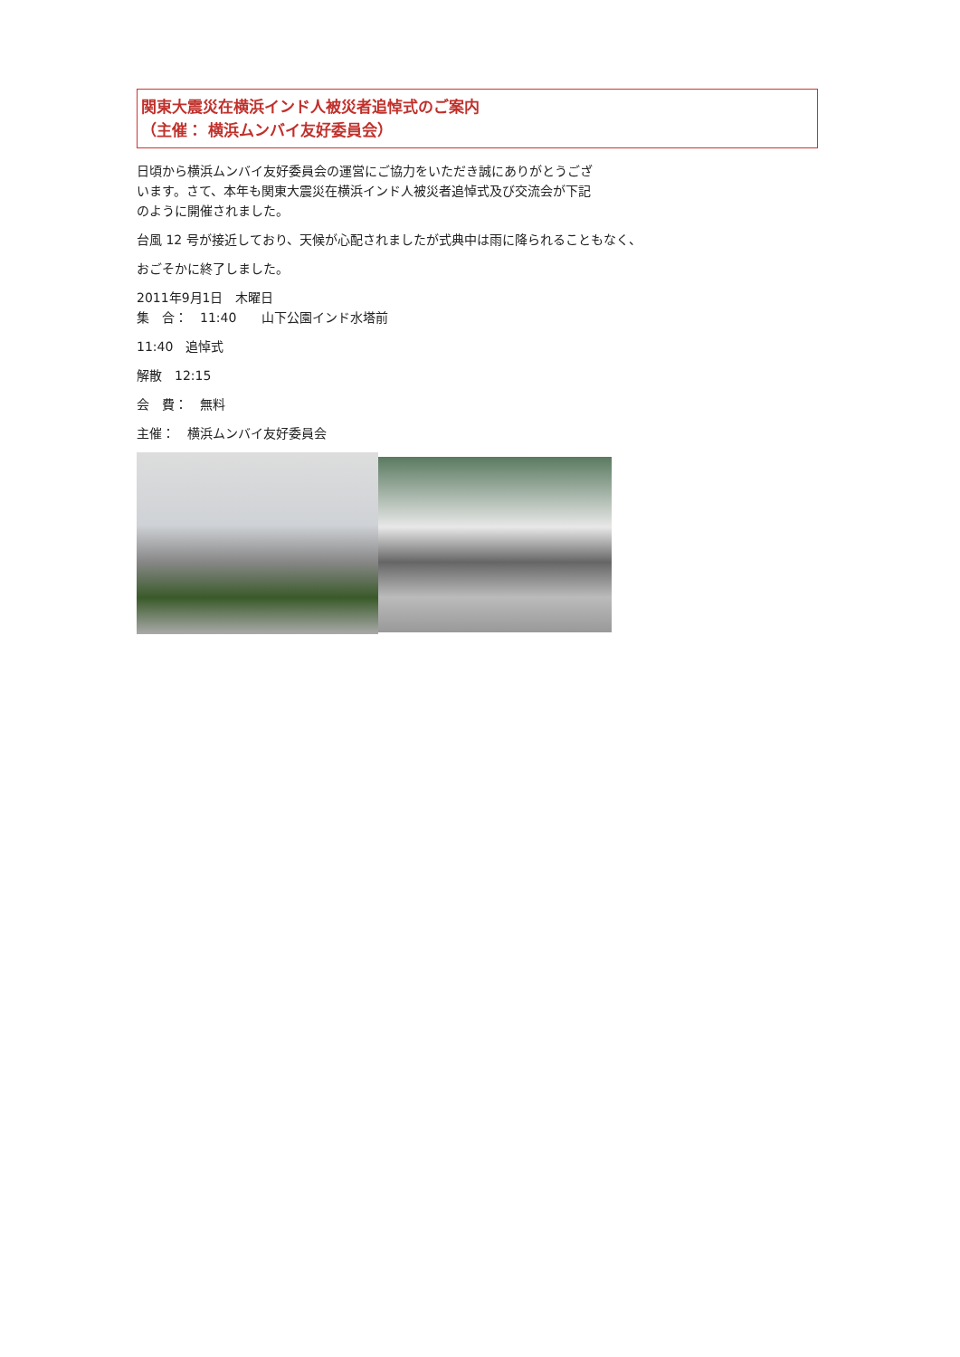関東大震災在横浜インド人被災者追悼式のご案内
（主催： 横浜ムンバイ友好委員会）
日頃から横浜ムンバイ友好委員会の運営にご協力をいただき誠にありがとうござ
います。さて、本年も関東大震災在横浜インド人被災者追悼式及び交流会が下記
のように開催されました。
台風 12 号が接近しており、天候が心配されましたが式典中は雨に降られることもなく、
おごそかに終了しました。
2011年9月1日　木曜日
集　合：　11:40　　山下公園インド水塔前
11:40　追悼式
解散　12:15
会　費：　無料
主催：　横浜ムンバイ友好委員会